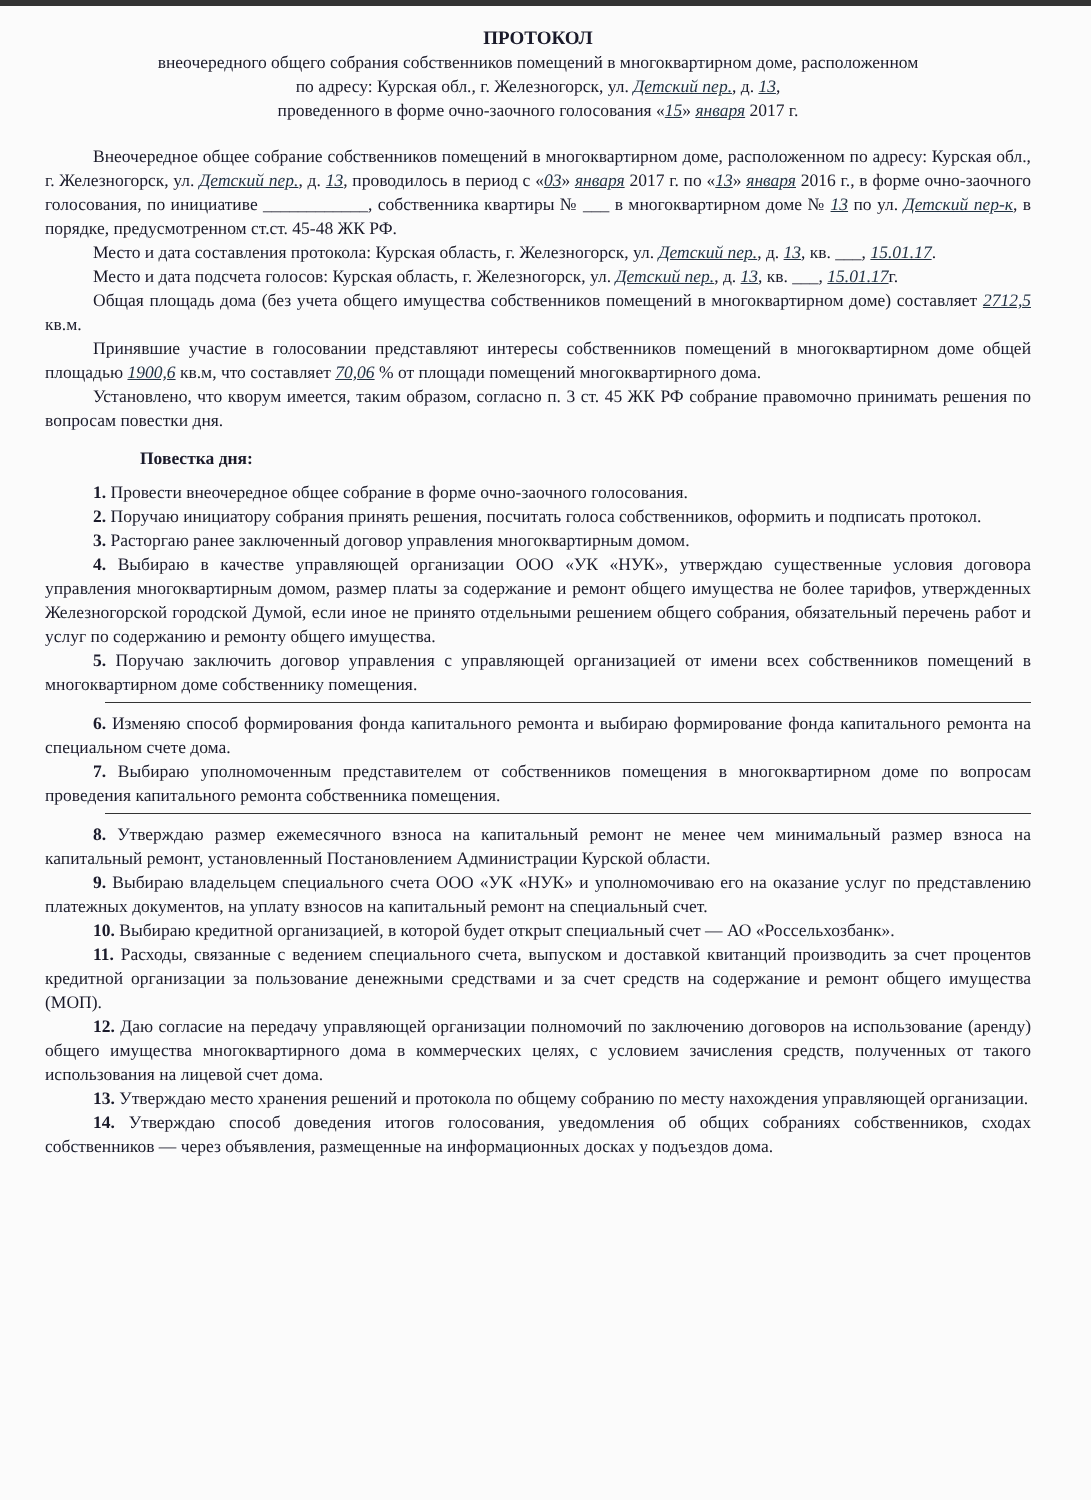ПРОТОКОЛ
внеочередного общего собрания собственников помещений в многоквартирном доме, расположенном
по адресу: Курская обл., г. Железногорск, ул. Детский пер., д. 13,
проведенного в форме очно-заочного голосования «15» января 2017 г.
Внеочередное общее собрание собственников помещений в многоквартирном доме, расположенном по адресу: Курская обл., г. Железногорск, ул. Детский пер., д. 13, проводилось в период с «03» января 2017 г. по «13» января 2016 г., в форме очно-заочного голосования, по инициативе ____________, собственника квартиры № ___ в многоквартирном доме № 13 по ул. Детский пер-к, в порядке, предусмотренном ст.ст. 45-48 ЖК РФ.
Место и дата составления протокола: Курская область, г. Железногорск, ул. Детский пер., д. 13, кв. ___, 15.01.17.
Место и дата подсчета голосов: Курская область, г. Железногорск, ул. Детский пер., д. 13, кв. ___, 15.01.17г.
Общая площадь дома (без учета общего имущества собственников помещений в многоквартирном доме) составляет 2712,5 кв.м.
Принявшие участие в голосовании представляют интересы собственников помещений в многоквартирном доме общей площадью 1900,6 кв.м, что составляет 70,06 % от площади помещений многоквартирного дома.
Установлено, что кворум имеется, таким образом, согласно п. 3 ст. 45 ЖК РФ собрание правомочно принимать решения по вопросам повестки дня.
Повестка дня:
1. Провести внеочередное общее собрание в форме очно-заочного голосования.
2. Поручаю инициатору собрания принять решения, посчитать голоса собственников, оформить и подписать протокол.
3. Расторгаю ранее заключенный договор управления многоквартирным домом.
4. Выбираю в качестве управляющей организации ООО «УК «НУК», утверждаю существенные условия договора управления многоквартирным домом, размер платы за содержание и ремонт общего имущества не более тарифов, утвержденных Железногорской городской Думой, если иное не принято отдельными решением общего собрания, обязательный перечень работ и услуг по содержанию и ремонту общего имущества.
5. Поручаю заключить договор управления с управляющей организацией от имени всех собственников помещений в многоквартирном доме собственнику помещения.
6. Изменяю способ формирования фонда капитального ремонта и выбираю формирование фонда капитального ремонта на специальном счете дома.
7. Выбираю уполномоченным представителем от собственников помещения в многоквартирном доме по вопросам проведения капитального ремонта собственника помещения.
8. Утверждаю размер ежемесячного взноса на капитальный ремонт не менее чем минимальный размер взноса на капитальный ремонт, установленный Постановлением Администрации Курской области.
9. Выбираю владельцем специального счета ООО «УК «НУК» и уполномочиваю его на оказание услуг по представлению платежных документов, на уплату взносов на капитальный ремонт на специальный счет.
10. Выбираю кредитной организацией, в которой будет открыт специальный счет — АО «Россельхозбанк».
11. Расходы, связанные с ведением специального счета, выпуском и доставкой квитанций производить за счет процентов кредитной организации за пользование денежными средствами и за счет средств на содержание и ремонт общего имущества (МОП).
12. Даю согласие на передачу управляющей организации полномочий по заключению договоров на использование (аренду) общего имущества многоквартирного дома в коммерческих целях, с условием зачисления средств, полученных от такого использования на лицевой счет дома.
13. Утверждаю место хранения решений и протокола по общему собранию по месту нахождения управляющей организации.
14. Утверждаю способ доведения итогов голосования, уведомления об общих собраниях собственников, сходах собственников — через объявления, размещенные на информационных досках у подъездов дома.